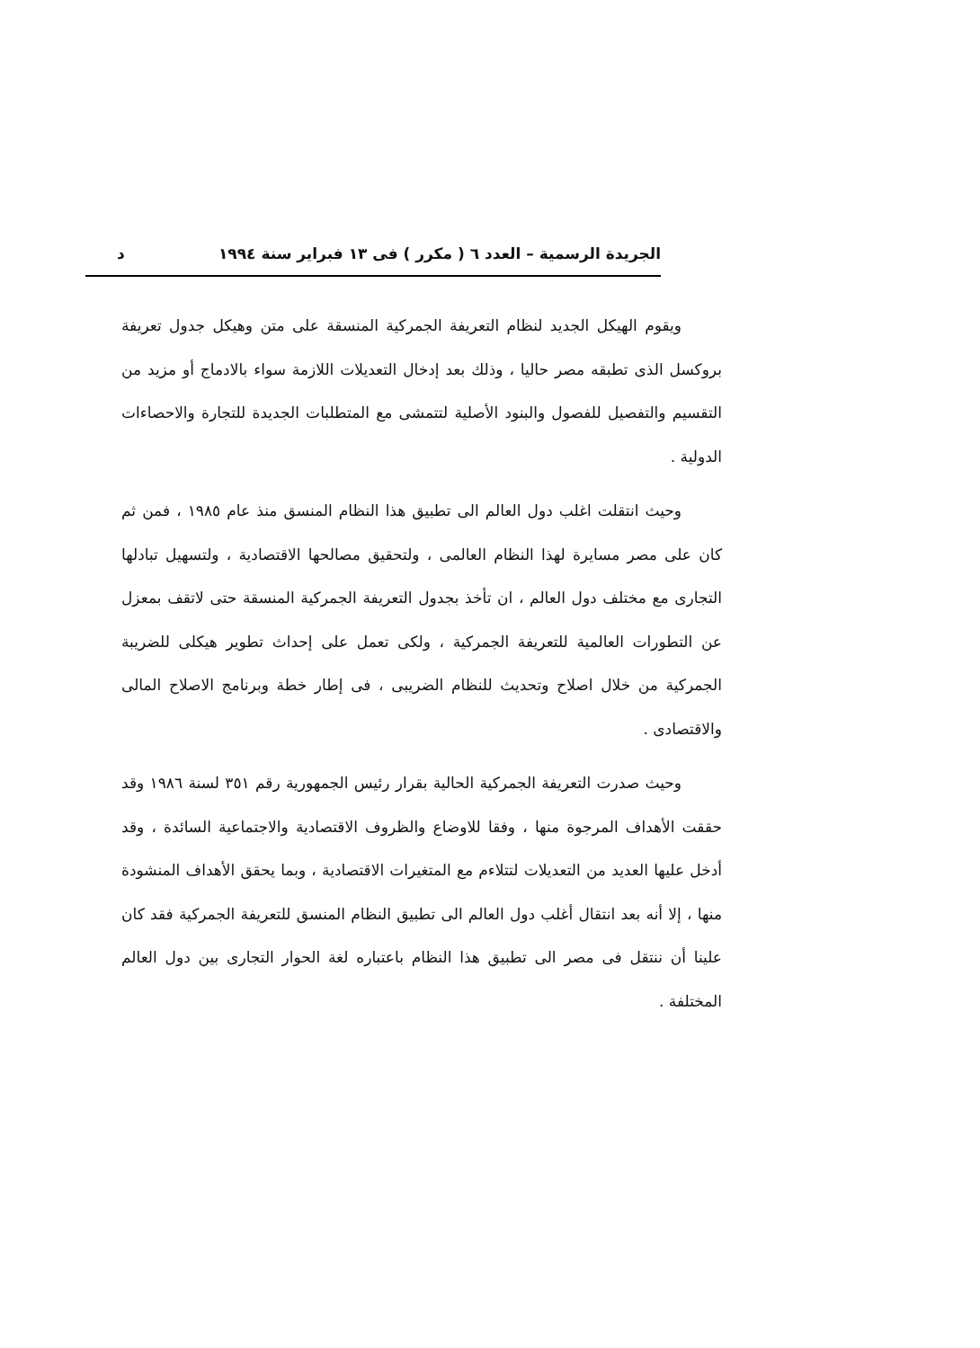الجريدة الرسمية – العدد ٦ ( مكرر ) فى ١٣ فبراير سنة ١٩٩٤ د
ويقوم الهيكل الجديد لنظام التعريفة الجمركية المنسقة على متن وهيكل جدول تعريفة بروكسل الذى تطبقه مصر حاليا ، وذلك بعد إدخال التعديلات اللازمة سواء بالادماج أو مزيد من التقسيم والتفصيل للفصول والبنود الأصلية لتتمشى مع المتطلبات الجديدة للتجارة والاحصاءات الدولية .
وحيث انتقلت اغلب دول العالم الى تطبيق هذا النظام المنسق منذ عام ١٩٨٥ ، فمن ثم كان على مصر مسايرة لهذا النظام العالمى ، ولتحقيق مصالحها الاقتصادية ، ولتسهيل تبادلها التجارى مع مختلف دول العالم ، ان تأخذ بجدول التعريفة الجمركية المنسقة حتى لاتقف بمعزل عن التطورات العالمية للتعريفة الجمركية ، ولكى تعمل على إحداث تطوير هيكلى للضريبة الجمركية من خلال اصلاح وتحديث للنظام الضريبى ، فى إطار خطة وبرنامج الاصلاح المالى والاقتصادى .
وحيث صدرت التعريفة الجمركية الحالية بقرار رئيس الجمهورية رقم ٣٥١ لسنة ١٩٨٦ وقد حققت الأهداف المرجوة منها ، وفقا للاوضاع والظروف الاقتصادية والاجتماعية السائدة ، وقد أدخل عليها العديد من التعديلات لتتلاءم مع المتغيرات الاقتصادية ، وبما يحقق الأهداف المنشودة منها ، إلا أنه بعد انتقال أغلب دول العالم الى تطبيق النظام المنسق للتعريفة الجمركية فقد كان علينا أن ننتقل فى مصر الى تطبيق هذا النظام باعتباره لغة الحوار التجارى بين دول العالم المختلفة .